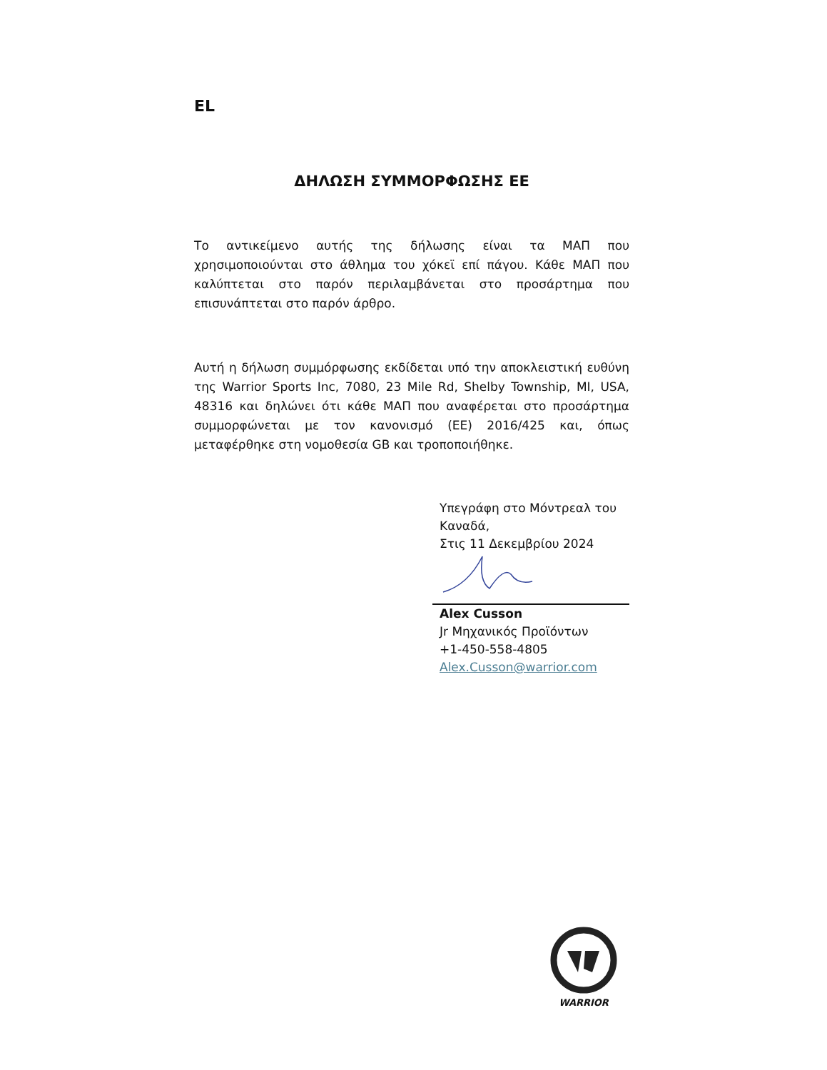EL
ΔΗΛΩΣΗ ΣΥΜΜΟΡΦΩΣΗΣ ΕΕ
Το αντικείμενο αυτής της δήλωσης είναι τα ΜΑΠ που χρησιμοποιούνται στο άθλημα του χόκεϊ επί πάγου. Κάθε ΜΑΠ που καλύπτεται στο παρόν περιλαμβάνεται στο προσάρτημα που επισυνάπτεται στο παρόν άρθρο.
Αυτή η δήλωση συμμόρφωσης εκδίδεται υπό την αποκλειστική ευθύνη της Warrior Sports Inc, 7080, 23 Mile Rd, Shelby Township, MI, USA, 48316 και δηλώνει ότι κάθε ΜΑΠ που αναφέρεται στο προσάρτημα συμμορφώνεται με τον κανονισμό (ΕΕ) 2016/425 και, όπως μεταφέρθηκε στη νομοθεσία GB και τροποποιήθηκε.
Υπεγράφη στο Μόντρεαλ του
Καναδά,
Στις 11 Δεκεμβρίου 2024
Alex Cusson
Jr Μηχανικός Προϊόντων
+1-450-558-4805
Alex.Cusson@warrior.com
WARRIOR